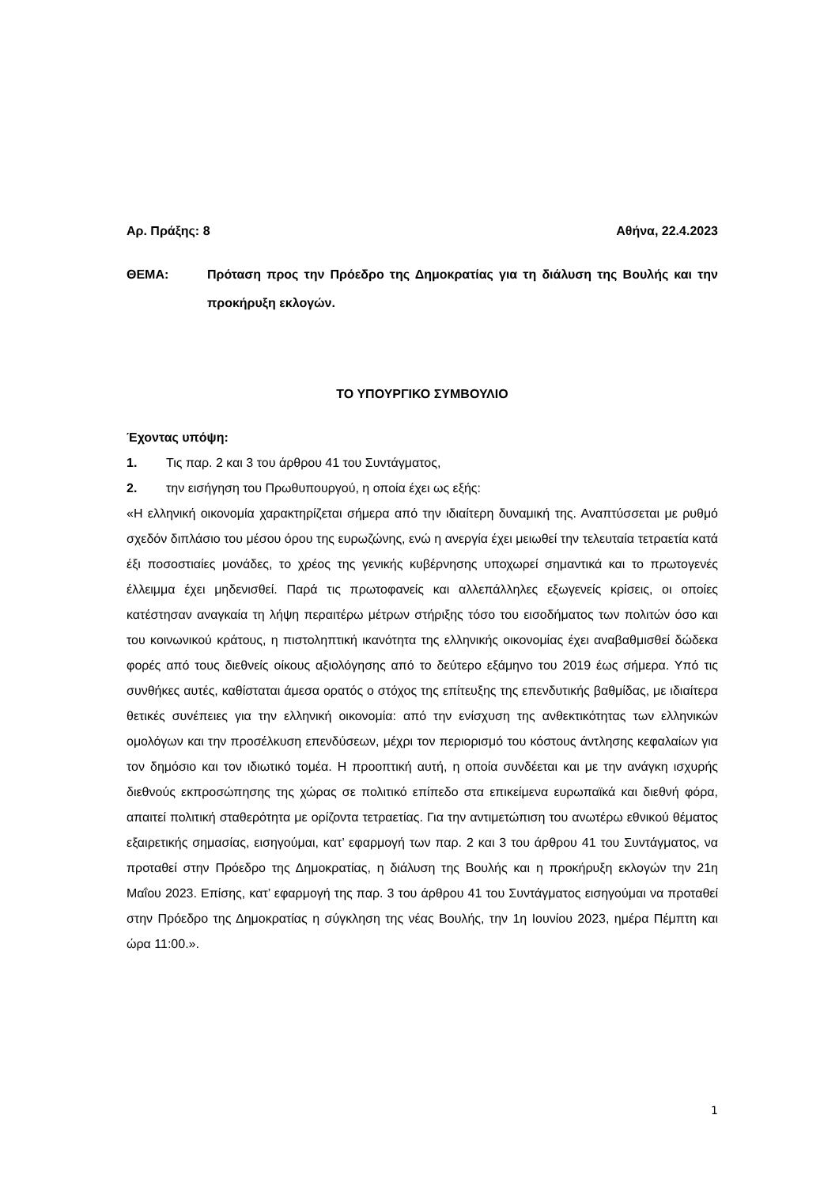Αρ. Πράξης: 8 Αθήνα, 22.4.2023
ΘΕΜΑ: Πρόταση προς την Πρόεδρο της Δημοκρατίας για τη διάλυση της Βουλής και την προκήρυξη εκλογών.
ΤΟ ΥΠΟΥΡΓΙΚΟ ΣΥΜΒΟΥΛΙΟ
Έχοντας υπόψη:
1. Τις παρ. 2 και 3 του άρθρου 41 του Συντάγματος,
2. την εισήγηση του Πρωθυπουργού, η οποία έχει ως εξής:
«Η ελληνική οικονομία χαρακτηρίζεται σήμερα από την ιδιαίτερη δυναμική της. Αναπτύσσεται με ρυθμό σχεδόν διπλάσιο του μέσου όρου της ευρωζώνης, ενώ η ανεργία έχει μειωθεί την τελευταία τετραετία κατά έξι ποσοστιαίες μονάδες, το χρέος της γενικής κυβέρνησης υποχωρεί σημαντικά και το πρωτογενές έλλειμμα έχει μηδενισθεί. Παρά τις πρωτοφανείς και αλλεπάλληλες εξωγενείς κρίσεις, οι οποίες κατέστησαν αναγκαία τη λήψη περαιτέρω μέτρων στήριξης τόσο του εισοδήματος των πολιτών όσο και του κοινωνικού κράτους, η πιστοληπτική ικανότητα της ελληνικής οικονομίας έχει αναβαθμισθεί δώδεκα φορές από τους διεθνείς οίκους αξιολόγησης από το δεύτερο εξάμηνο του 2019 έως σήμερα. Υπό τις συνθήκες αυτές, καθίσταται άμεσα ορατός ο στόχος της επίτευξης της επενδυτικής βαθμίδας, με ιδιαίτερα θετικές συνέπειες για την ελληνική οικονομία: από την ενίσχυση της ανθεκτικότητας των ελληνικών ομολόγων και την προσέλκυση επενδύσεων, μέχρι τον περιορισμό του κόστους άντλησης κεφαλαίων για τον δημόσιο και τον ιδιωτικό τομέα. Η προοπτική αυτή, η οποία συνδέεται και με την ανάγκη ισχυρής διεθνούς εκπροσώπησης της χώρας σε πολιτικό επίπεδο στα επικείμενα ευρωπαϊκά και διεθνή φόρα, απαιτεί πολιτική σταθερότητα με ορίζοντα τετραετίας. Για την αντιμετώπιση του ανωτέρω εθνικού θέματος εξαιρετικής σημασίας, εισηγούμαι, κατ’ εφαρμογή των παρ. 2 και 3 του άρθρου 41 του Συντάγματος, να προταθεί στην Πρόεδρο της Δημοκρατίας, η διάλυση της Βουλής και η προκήρυξη εκλογών την 21η Μαΐου 2023. Επίσης, κατ’ εφαρμογή της παρ. 3 του άρθρου 41 του Συντάγματος εισηγούμαι να προταθεί στην Πρόεδρο της Δημοκρατίας η σύγκληση της νέας Βουλής, την 1η Ιουνίου 2023, ημέρα Πέμπτη και ώρα 11:00.».
1